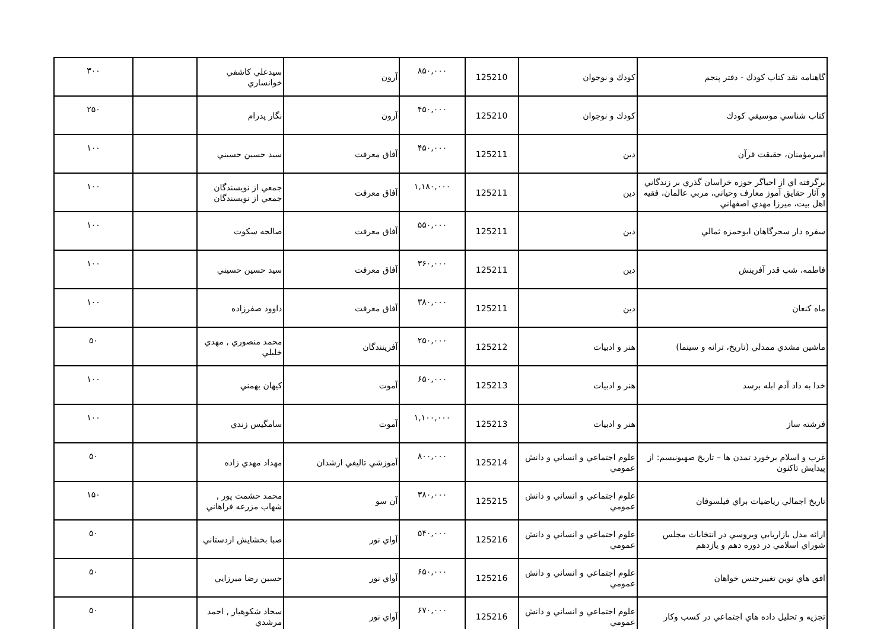| گاهنامه نقد كتاب كودك - دفتر پنجم | كودك و نوجوان | 125210 | ۸۵۰,۰۰۰ | آرون | سيدعلي كاشفي خوانساري | | ۳۰۰ |
| كتاب شناسي موسيقي كودك | كودك و نوجوان | 125210 | ۴۵۰,۰۰۰ | آرون | نگار پدرام | | ۲۵۰ |
| اميرمؤمنان، حقيقت قرآن | دين | 125211 | ۴۵۰,۰۰۰ | آفاق معرفت | سيد حسين حسيني | | ۱۰۰ |
| برگرفته اي از احياگر حوزه خراسان گذري بر زندگاني و آثار حقايق آموز معارف وحياني، مربي عالمان، فقيه اهل بيت، ميرزا مهدي اصفهاني | دين | 125211 | ۱,۱۸۰,۰۰۰ | آفاق معرفت | جمعي از نويسندگان جمعي از نويسندگان | | ۱۰۰ |
| سفره دار سحرگاهان ابوحمزه ثمالي | دين | 125211 | ۵۵۰,۰۰۰ | آفاق معرفت | صالحه سكوت | | ۱۰۰ |
| فاطمه، شب قدر آفرينش | دين | 125211 | ۳۶۰,۰۰۰ | آفاق معرفت | سيد حسين حسيني | | ۱۰۰ |
| ماه كنعان | دين | 125211 | ۳۸۰,۰۰۰ | آفاق معرفت | داوود صفرزاده | | ۱۰۰ |
| ماشين مشدي ممدلي (تاريخ، ترانه و سينما) | هنر و ادبيات | 125212 | ۲۵۰,۰۰۰ | آفرينندگان | محمد منصوري , مهدي خليلي | | ۵۰ |
| خدا به داد آدم ابله برسد | هنر و ادبيات | 125213 | ۶۵۰,۰۰۰ | آموت | كيهان بهمني | | ۱۰۰ |
| فرشته ساز | هنر و ادبيات | 125213 | ۱,۱۰۰,۰۰۰ | آموت | سامگيس زندي | | ۱۰۰ |
| غرب و اسلام برخورد تمدن ها – تاريخ صهيونيسم: از پيدايش تاكنون | علوم اجتماعي و انساني و دانش عمومي | 125214 | ۸۰۰,۰۰۰ | آموزشي تاليفي ارشدان | مهداد مهدي زاده | | ۵۰ |
| تاريخ اجمالي رياضيات براي فيلسوفان | علوم اجتماعي و انساني و دانش عمومي | 125215 | ۳۸۰,۰۰۰ | آن سو | محمد حشمت پور , شهاب مزرعه فراهاني | | ۱۵۰ |
| ارائه مدل بازاريابي ويروسي در انتخابات مجلس شوراي اسلامي در دوره دهم و يازدهم | علوم اجتماعي و انساني و دانش عمومي | 125216 | ۵۴۰,۰۰۰ | آواي نور | صبا بخشايش اردستاني | | ۵۰ |
| افق هاي نوين تغييرجنس خواهان | علوم اجتماعي و انساني و دانش عمومي | 125216 | ۶۵۰,۰۰۰ | آواي نور | حسين رضا ميرزايي | | ۵۰ |
| تجزيه و تحليل داده هاي اجتماعي در كسب وكار | علوم اجتماعي و انساني و دانش عمومي | 125216 | ۶۷۰,۰۰۰ | آواي نور | سجاد شكوهيار , احمد مرشدي | | ۵۰ |